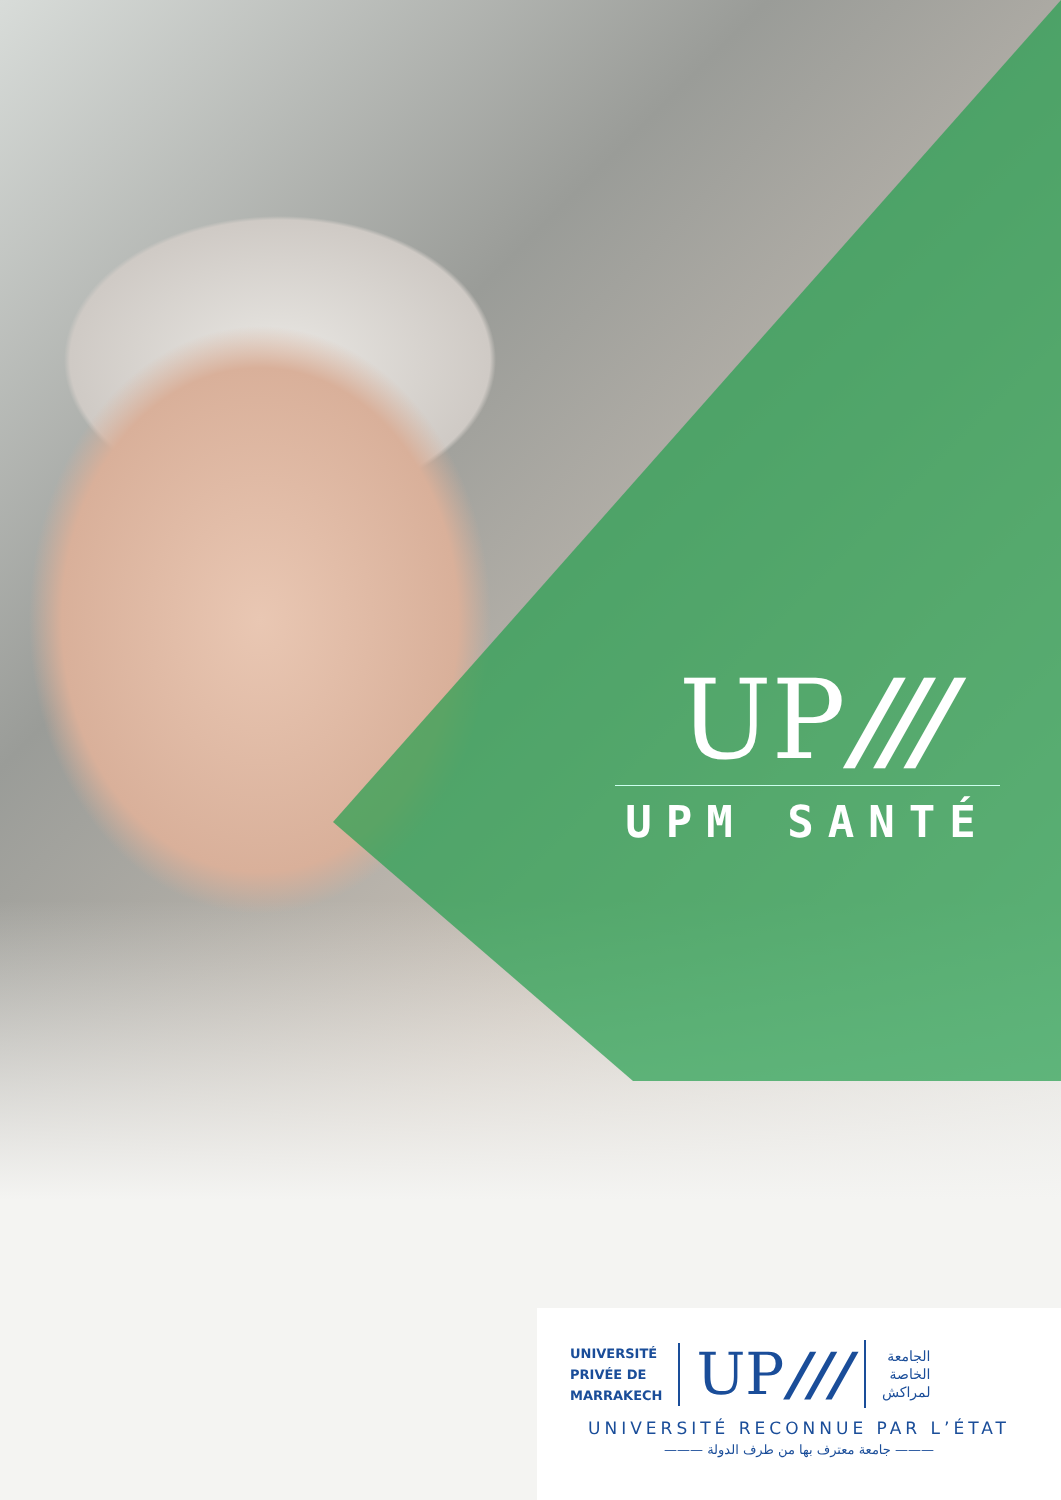UP///
UPM SANTÉ
UNIVERSITÉ
PRIVÉE DE
MARRAKECH
UP///
الجامعة
الخاصة
لمراكش
UNIVERSITÉ RECONNUE PAR L’ÉTAT
——— جامعة معترف بها من طرف الدولة ———